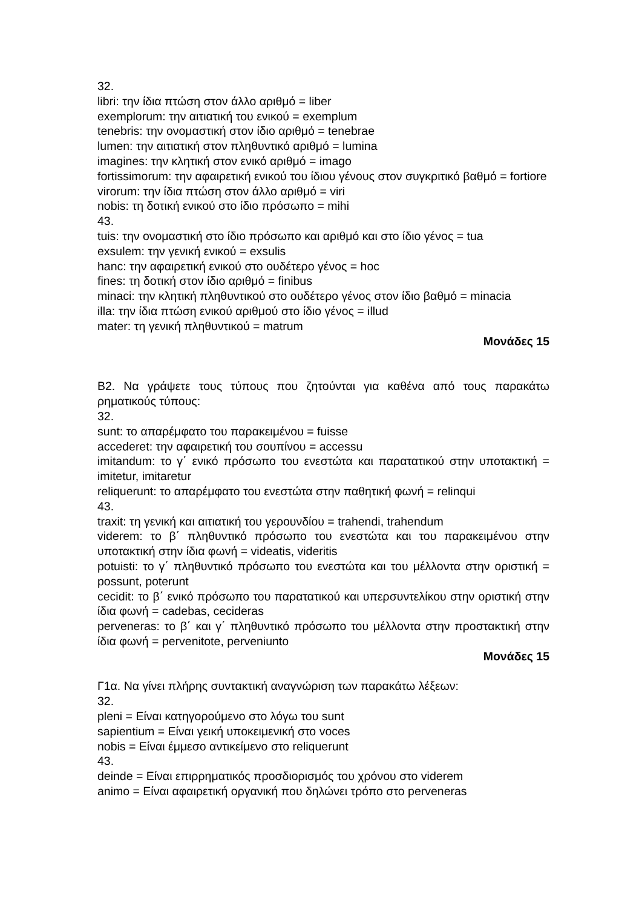32.
libri: την ίδια πτώση στον άλλο αριθμό = liber
exemplorum: την αιτιατική του ενικού = exemplum
tenebris: την ονομαστική στον ίδιο αριθμό = tenebrae
lumen: την αιτιατική στον πληθυντικό αριθμό = lumina
imagines: την κλητική στον ενικό αριθμό = imago
fortissimorum: την αφαιρετική ενικού του ίδιου γένους στον συγκριτικό βαθμό = fortiore
virorum: την ίδια πτώση στον άλλο αριθμό = viri
nobis: τη δοτική ενικού στο ίδιο πρόσωπο = mihi
43.
tuis: την ονομαστική στο ίδιο πρόσωπο και αριθμό και στο ίδιο γένος = tua
exsulem: την γενική ενικού = exsulis
hanc: την αφαιρετική ενικού στο ουδέτερο γένος = hoc
fines: τη δοτική στον ίδιο αριθμό = finibus
minaci: την κλητική πληθυντικού στο ουδέτερο γένος στον ίδιο βαθμό = minacia
illa: την ίδια πτώση ενικού αριθμού στο ίδιο γένος = illud
mater: τη γενική πληθυντικού = matrum
Μονάδες 15
Β2. Να γράψετε τους τύπους που ζητούνται για καθένα από τους παρακάτω ρηματικούς τύπους:
32.
sunt: το απαρέμφατο του παρακειμένου = fuisse
accederet: την αφαιρετική του σουπίνου = accessu
imitandum: το γ΄ ενικό πρόσωπο του ενεστώτα και παρατατικού στην υποτακτική = imitetur, imitaretur
reliquerunt: το απαρέμφατο του ενεστώτα στην παθητική φωνή = relinqui
43.
traxit: τη γενική και αιτιατική του γερουνδίου = trahendi, trahendum
viderem: το β΄ πληθυντικό πρόσωπο του ενεστώτα και του παρακειμένου στην υποτακτική στην ίδια φωνή = videatis, videritis
potuisti: το γ΄ πληθυντικό πρόσωπο του ενεστώτα και του μέλλοντα στην οριστική = possunt, poterunt
cecidit: το β΄ ενικό πρόσωπο του παρατατικού και υπερσυντελίκου στην οριστική στην ίδια φωνή = cadebas, cecideras
perveneras: το β΄ και γ΄ πληθυντικό πρόσωπο του μέλλοντα στην προστακτική στην ίδια φωνή = pervenitote, perveniunto
Μονάδες 15
Γ1α. Να γίνει πλήρης συντακτική αναγνώριση των παρακάτω λέξεων:
32.
pleni = Είναι κατηγορούμενο στο λόγω του sunt
sapientium = Είναι γεική υποκειμενική στο voces
nobis = Είναι έμμεσο αντικείμενο στο reliquerunt
43.
deinde = Είναι επιρρηματικός προσδιορισμός του χρόνου στο viderem
animo = Είναι αφαιρετική οργανική που δηλώνει τρόπο στο perveneras